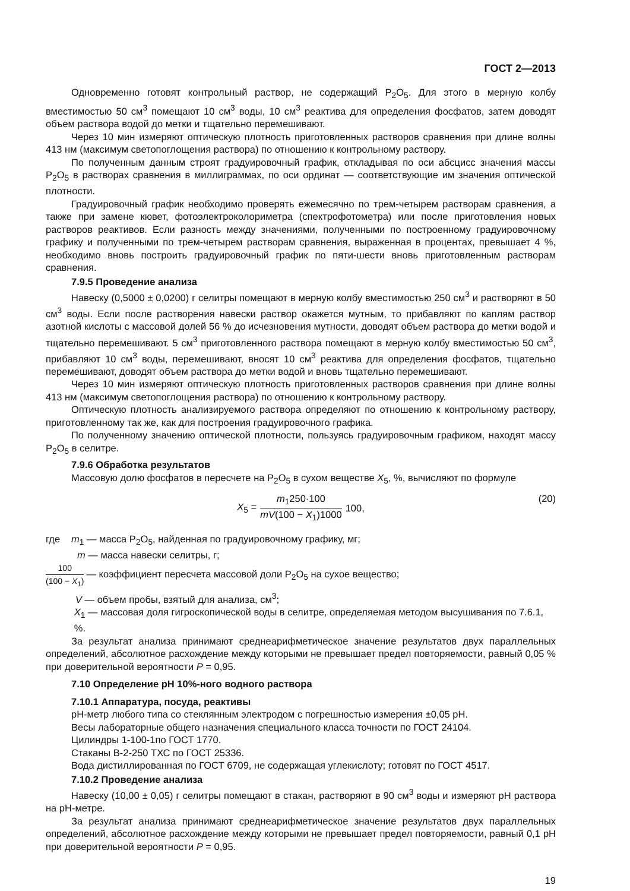ГОСТ 2—2013
Одновременно готовят контрольный раствор, не содержащий P<sub>2</sub>O<sub>5</sub>. Для этого в мерную колбу вместимостью 50 см<sup>3</sup> помещают 10 см<sup>3</sup> воды, 10 см<sup>3</sup> реактива для определения фосфатов, затем доводят объем раствора водой до метки и тщательно перемешивают.
Через 10 мин измеряют оптическую плотность приготовленных растворов сравнения при длине волны 413 нм (максимум светопоглощения раствора) по отношению к контрольному раствору.
По полученным данным строят градуировочный график, откладывая по оси абсцисс значения массы P<sub>2</sub>O<sub>5</sub> в растворах сравнения в миллиграммах, по оси ординат — соответствующие им значения оптической плотности.
Градуировочный график необходимо проверять ежемесячно по трем-четырем растворам сравнения, а также при замене кювет, фотоэлектроколориметра (спектрофотометра) или после приготовления новых растворов реактивов. Если разность между значениями, полученными по построенному градуировочному графику и полученными по трем-четырем растворам сравнения, выраженная в процентах, превышает 4 %, необходимо вновь построить градуировочный график по пяти-шести вновь приготовленным растворам сравнения.
7.9.5 Проведение анализа
Навеску (0,5000 ± 0,0200) г селитры помещают в мерную колбу вместимостью 250 см<sup>3</sup> и растворяют в 50 см<sup>3</sup> воды. Если после растворения навески раствор окажется мутным, то прибавляют по каплям раствор азотной кислоты с массовой долей 56 % до исчезновения мутности, доводят объем раствора до метки водой и тщательно перемешивают. 5 см<sup>3</sup> приготовленного раствора помещают в мерную колбу вместимостью 50 см<sup>3</sup>, прибавляют 10 см<sup>3</sup> воды, перемешивают, вносят 10 см<sup>3</sup> реактива для определения фосфатов, тщательно перемешивают, доводят объем раствора до метки водой и вновь тщательно перемешивают.
Через 10 мин измеряют оптическую плотность приготовленных растворов сравнения при длине волны 413 нм (максимум светопоглощения раствора) по отношению к контрольному раствору.
Оптическую плотность анализируемого раствора определяют по отношению к контрольному раствору, приготовленному так же, как для построения градуировочного графика.
По полученному значению оптической плотности, пользуясь градуировочным графиком, находят массу P<sub>2</sub>O<sub>5</sub> в селитре.
7.9.6 Обработка результатов
Массовую долю фосфатов в пересчете на P<sub>2</sub>O<sub>5</sub> в сухом веществе X<sub>5</sub>, %, вычисляют по формуле
X<sub>5</sub> = m<sub>1</sub>250·100 mV(100 − X<sub>1</sub>)1000 100,
(20)
где m<sub>1</sub> — масса P<sub>2</sub>O<sub>5</sub>, найденная по градуировочному графику, мг;
m — масса навески селитры, г;
100 (100 − X<sub>1</sub>) — коэффициент пересчета массовой доли P<sub>2</sub>O<sub>5</sub> на сухое вещество;
V — объем пробы, взятый для анализа, см<sup>3</sup>;
X<sub>1</sub> — массовая доля гигроскопической воды в селитре, определяемая методом высушивания по 7.6.1, %.
За результат анализа принимают среднеарифметическое значение результатов двух параллельных определений, абсолютное расхождение между которыми не превышает предел повторяемости, равный 0,05 % при доверительной вероятности P = 0,95.
7.10 Определение pH 10%-ного водного раствора
7.10.1 Аппаратура, посуда, реактивы
pH-метр любого типа со стеклянным электродом с погрешностью измерения ±0,05 pH.
Весы лабораторные общего назначения специального класса точности по ГОСТ 24104.
Цилиндры 1-100-1по ГОСТ 1770.
Стаканы В-2-250 ТХС по ГОСТ 25336.
Вода дистиллированная по ГОСТ 6709, не содержащая углекислоту; готовят по ГОСТ 4517.
7.10.2 Проведение анализа
Навеску (10,00 ± 0,05) г селитры помещают в стакан, растворяют в 90 см<sup>3</sup> воды и измеряют pH раствора на pH-метре.
За результат анализа принимают среднеарифметическое значение результатов двух параллельных определений, абсолютное расхождение между которыми не превышает предел повторяемости, равный 0,1 pH при доверительной вероятности P = 0,95.
19